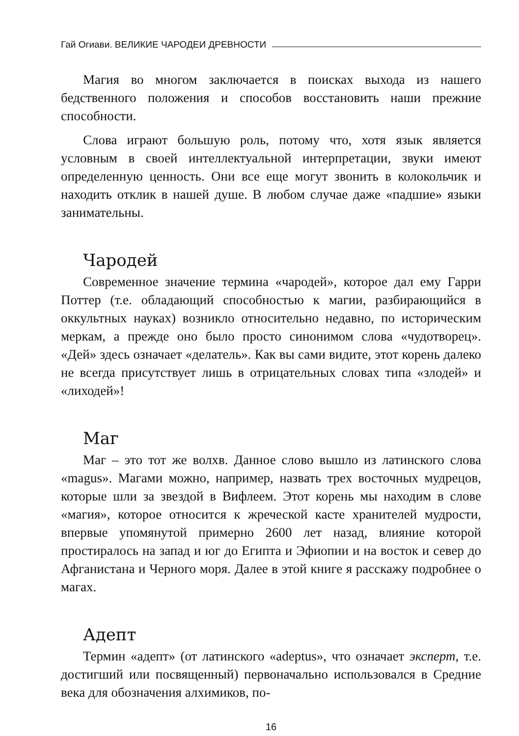Гай Огиави. ВЕЛИКИЕ ЧАРОДЕИ ДРЕВНОСТИ
Магия во многом заключается в поисках выхода из нашего бедственного положения и способов восстановить наши прежние способности.
Слова играют большую роль, потому что, хотя язык является условным в своей интеллектуальной интерпретации, звуки имеют определенную ценность. Они все еще могут звонить в колокольчик и находить отклик в нашей душе. В любом случае даже «падшие» языки занимательны.
Чародей
Современное значение термина «чародей», которое дал ему Гарри Поттер (т.е. обладающий способностью к магии, разбирающийся в оккультных науках) возникло относительно недавно, по историческим меркам, а прежде оно было просто синонимом слова «чудотворец». «Дей» здесь означает «делатель». Как вы сами видите, этот корень далеко не всегда присутствует лишь в отрицательных словах типа «злодей» и «лиходей»!
Маг
Маг – это тот же волхв. Данное слово вышло из латинского слова «magus». Магами можно, например, назвать трех восточных мудрецов, которые шли за звездой в Вифлеем. Этот корень мы находим в слове «магия», которое относится к жреческой касте хранителей мудрости, впервые упомянутой примерно 2600 лет назад, влияние которой простиралось на запад и юг до Египта и Эфиопии и на восток и север до Афганистана и Черного моря. Далее в этой книге я расскажу подробнее о магах.
Адепт
Термин «адепт» (от латинского «adeptus», что означает эксперт, т.е. достигший или посвященный) первоначально использовался в Средние века для обозначения алхимиков, по-
16